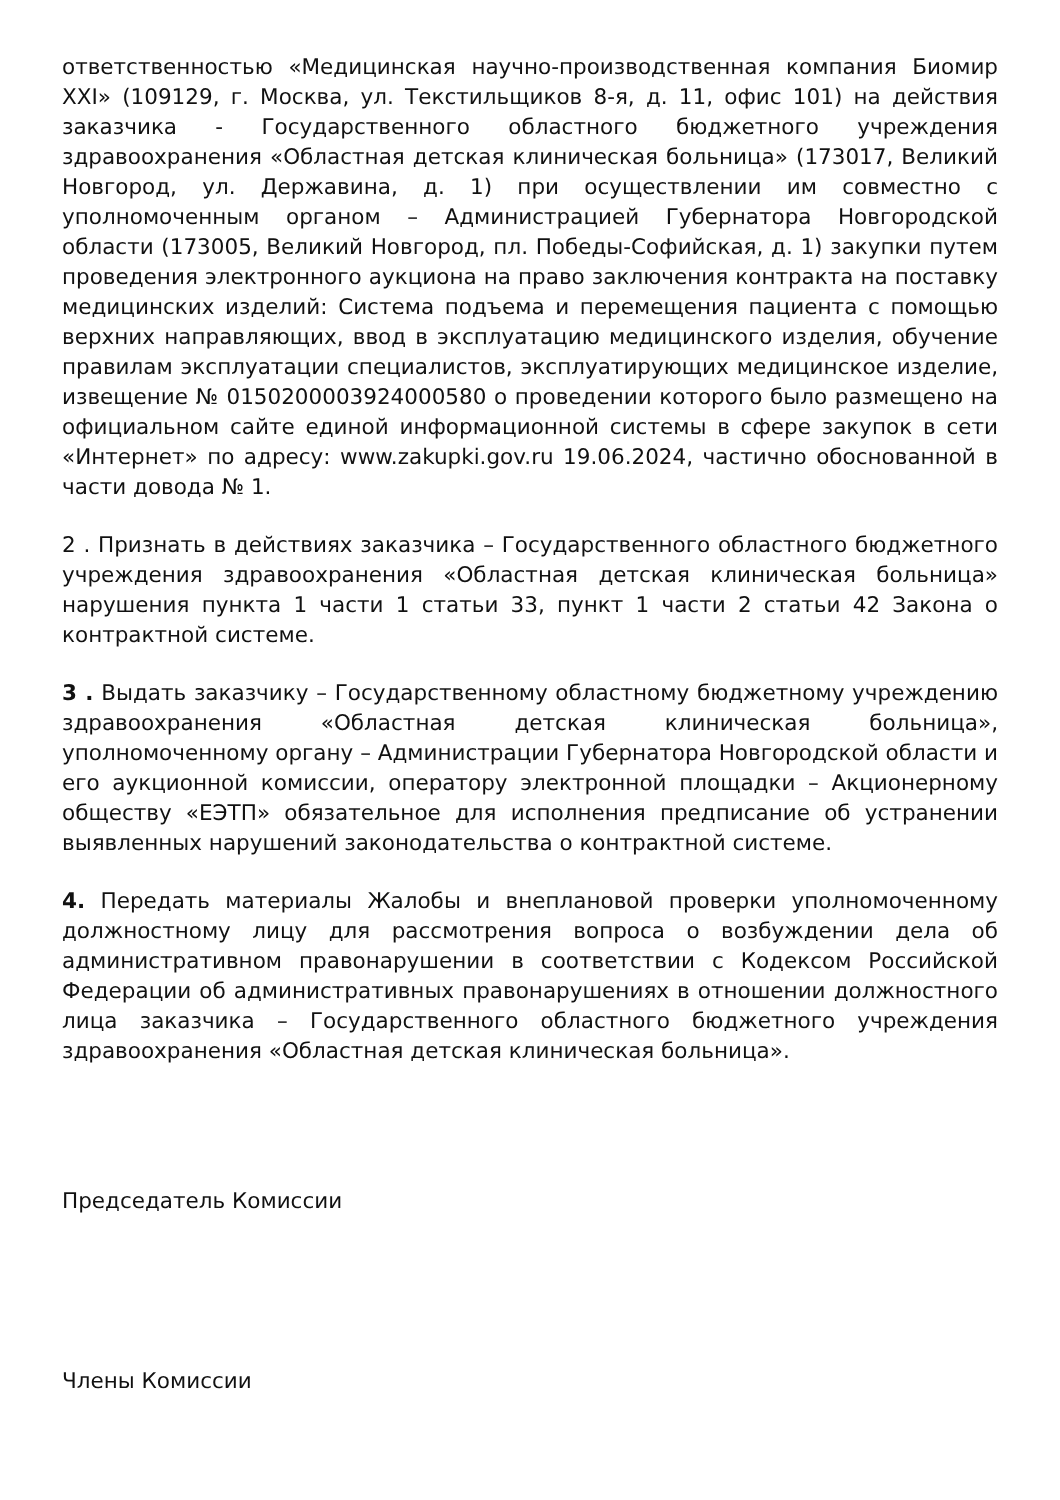ответственностью «Медицинская научно-производственная компания Биомир XXI» (109129, г. Москва, ул. Текстильщиков 8-я, д. 11, офис 101) на действия заказчика - Государственного областного бюджетного учреждения здравоохранения «Областная детская клиническая больница» (173017, Великий Новгород, ул. Державина, д. 1) при осуществлении им совместно с уполномоченным органом – Администрацией Губернатора Новгородской области (173005, Великий Новгород, пл. Победы-Софийская, д. 1) закупки путем проведения электронного аукциона на право заключения контракта на поставку медицинских изделий: Система подъема и перемещения пациента с помощью верхних направляющих, ввод в эксплуатацию медицинского изделия, обучение правилам эксплуатации специалистов, эксплуатирующих медицинское изделие, извещение № 0150200003924000580 о проведении которого было размещено на официальном сайте единой информационной системы в сфере закупок в сети «Интернет» по адресу: www.zakupki.gov.ru 19.06.2024, частично обоснованной в части довода № 1.
2 . Признать в действиях заказчика – Государственного областного бюджетного учреждения здравоохранения «Областная детская клиническая больница» нарушения пункта 1 части 1 статьи 33, пункт 1 части 2 статьи 42 Закона о контрактной системе.
3 . Выдать заказчику – Государственному областному бюджетному учреждению здравоохранения «Областная детская клиническая больница», уполномоченному органу – Администрации Губернатора Новгородской области и его аукционной комиссии, оператору электронной площадки – Акционерному обществу «ЕЭТП» обязательное для исполнения предписание об устранении выявленных нарушений законодательства о контрактной системе.
4. Передать материалы Жалобы и внеплановой проверки уполномоченному должностному лицу для рассмотрения вопроса о возбуждении дела об административном правонарушении в соответствии с Кодексом Российской Федерации об административных правонарушениях в отношении должностного лица заказчика – Государственного областного бюджетного учреждения здравоохранения «Областная детская клиническая больница».
Председатель Комиссии
Члены Комиссии